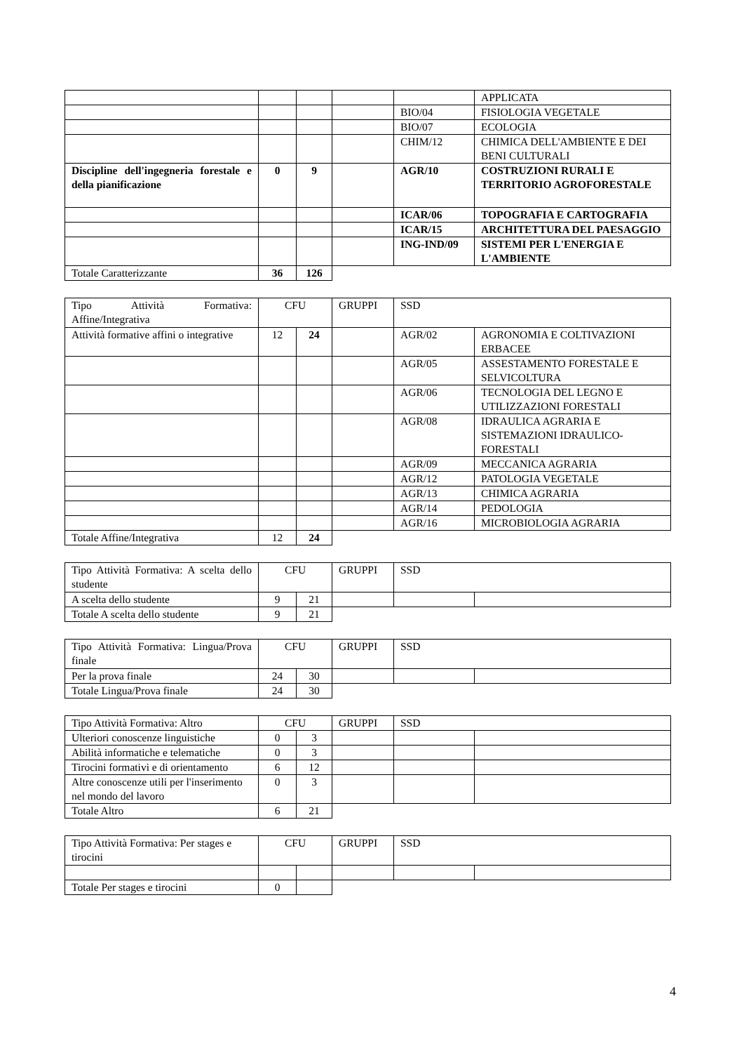| | | | | | APPLICATA |
| | | | | BIO/04 | FISIOLOGIA VEGETALE |
| | | | | BIO/07 | ECOLOGIA |
| | | | | CHIM/12 | CHIMICA DELL'AMBIENTE E DEI BENI CULTURALI |
| Discipline dell'ingegneria forestale e della pianificazione | 0 | 9 | | AGR/10 | COSTRUZIONI RURALI E TERRITORIO AGROFORESTALE |
| | | | | ICAR/06 | TOPOGRAFIA E CARTOGRAFIA |
| | | | | ICAR/15 | ARCHITETTURA DEL PAESAGGIO |
| | | | | ING-IND/09 | SISTEMI PER L'ENERGIA E L'AMBIENTE |
| Totale Caratterizzante | 36 | 126 | | | |
| Tipo Attività Formativa: Affine/Integrativa | CFU | | GRUPPI | SSD | |
| Attività formative affini o integrative | 12 | 24 | | AGR/02 | AGRONOMIA E COLTIVAZIONI ERBACEE |
| | | | | AGR/05 | ASSESTAMENTO FORESTALE E SELVICOLTURA |
| | | | | AGR/06 | TECNOLOGIA DEL LEGNO E UTILIZZAZIONI FORESTALI |
| | | | | AGR/08 | IDRAULICA AGRARIA E SISTEMAZIONI IDRAULICO-FORESTALI |
| | | | | AGR/09 | MECCANICA AGRARIA |
| | | | | AGR/12 | PATOLOGIA VEGETALE |
| | | | | AGR/13 | CHIMICA AGRARIA |
| | | | | AGR/14 | PEDOLOGIA |
| | | | | AGR/16 | MICROBIOLOGIA AGRARIA |
| Totale Affine/Integrativa | 12 | 24 | | | |
| Tipo Attività Formativa: A scelta dello studente | CFU | | GRUPPI | SSD | |
| A scelta dello studente | 9 | 21 | | | |
| Totale A scelta dello studente | 9 | 21 | | | |
| Tipo Attività Formativa: Lingua/Prova finale | CFU | | GRUPPI | SSD | |
| Per la prova finale | 24 | 30 | | | |
| Totale Lingua/Prova finale | 24 | 30 | | | |
| Tipo Attività Formativa: Altro | CFU | | GRUPPI | SSD | |
| Ulteriori conoscenze linguistiche | 0 | 3 | | | |
| Abilità informatiche e telematiche | 0 | 3 | | | |
| Tirocini formativi e di orientamento | 6 | 12 | | | |
| Altre conoscenze utili per l'inserimento nel mondo del lavoro | 0 | 3 | | | |
| Totale Altro | 6 | 21 | | | |
| Tipo Attività Formativa: Per stages e tirocini | CFU | | GRUPPI | SSD | |
| Totale Per stages e tirocini | 0 | | | | |
4